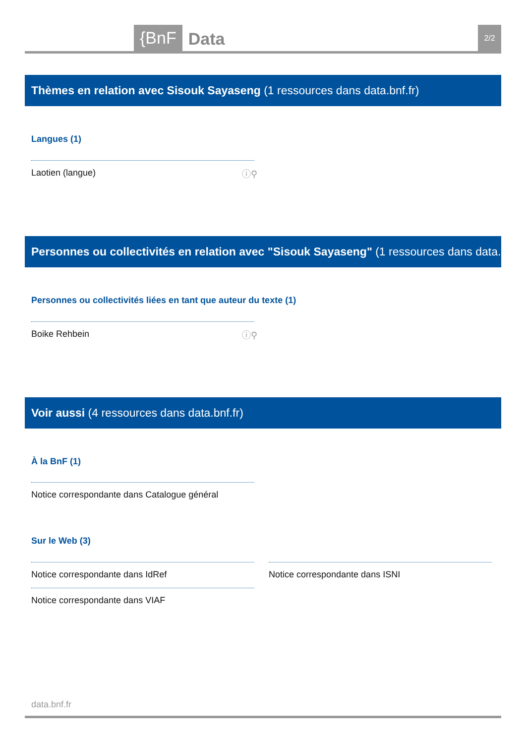{BnF Data 2/2
Thèmes en relation avec Sisouk Sayaseng (1 ressources dans data.bnf.fr)
Langues (1)
Laotien (langue) ⓘ⚲
Personnes ou collectivités en relation avec "Sisouk Sayaseng" (1 ressources dans data.bnf.fr)
Personnes ou collectivités liées en tant que auteur du texte (1)
Boike Rehbein ⓘ⚲
Voir aussi (4 ressources dans data.bnf.fr)
À la BnF (1)
Notice correspondante dans Catalogue général
Sur le Web (3)
Notice correspondante dans IdRef Notice correspondante dans ISNI
Notice correspondante dans VIAF
data.bnf.fr